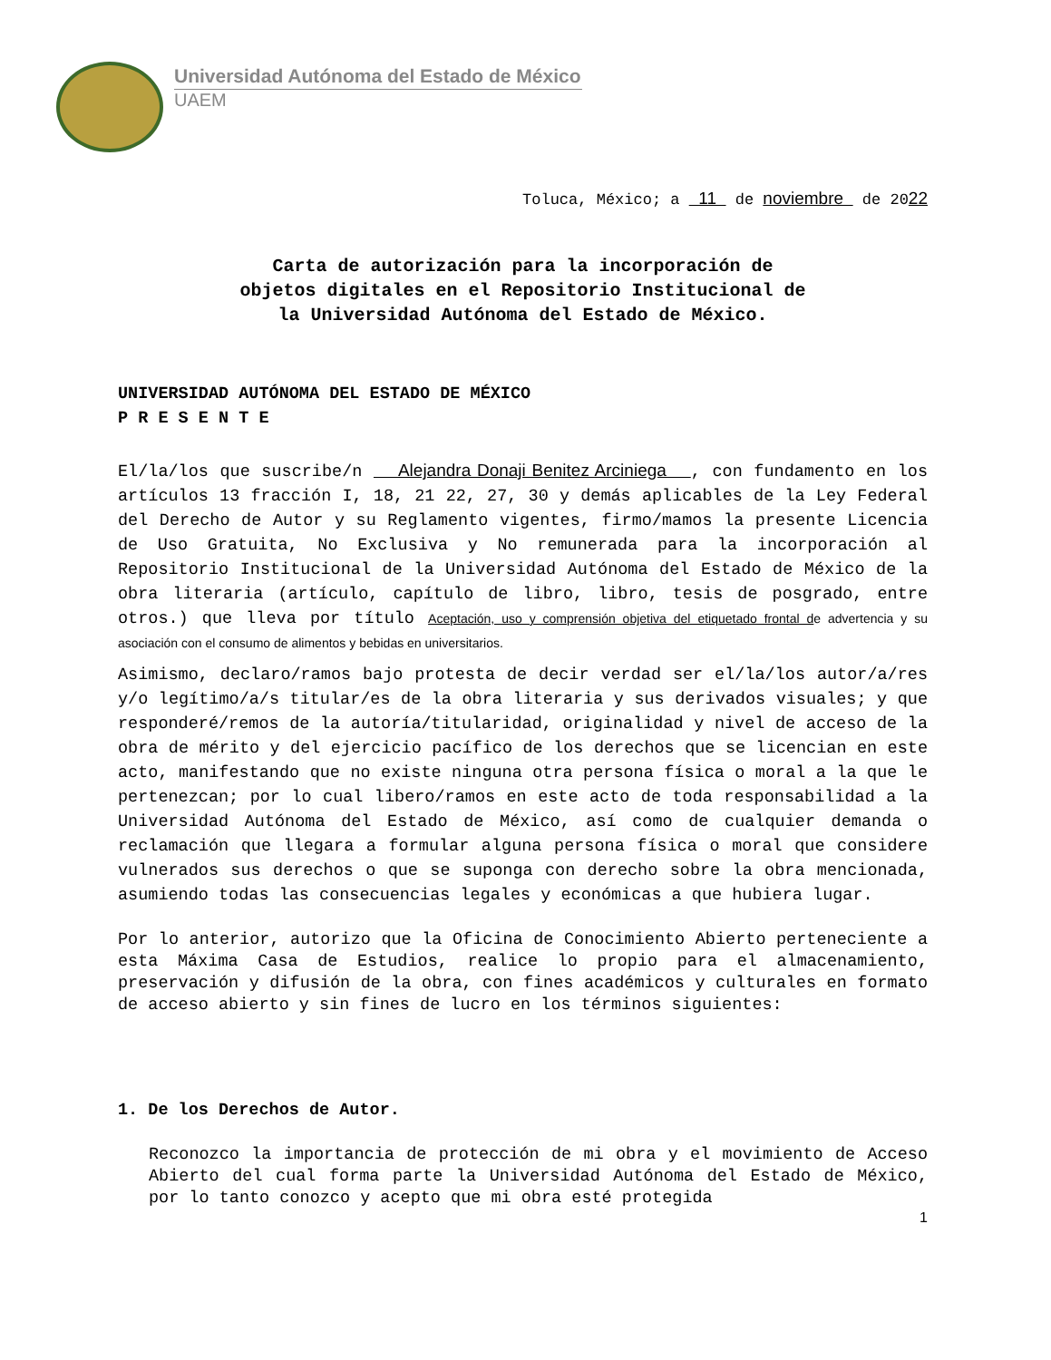Universidad Autónoma del Estado de México
UAEM
Toluca, México; a 11 de noviembre de 2022
Carta de autorización para la incorporación de
objetos digitales en el Repositorio Institucional de
la Universidad Autónoma del Estado de México.
UNIVERSIDAD AUTÓNOMA DEL ESTADO DE MÉXICO
P R E S E N T E
El/la/los que suscribe/n Alejandra Donaji Benitez Arciniega , con fundamento en los artículos 13 fracción I, 18, 21 22, 27, 30 y demás aplicables de la Ley Federal del Derecho de Autor y su Reglamento vigentes, firmo/mamos la presente Licencia de Uso Gratuita, No Exclusiva y No remunerada para la incorporación al Repositorio Institucional de la Universidad Autónoma del Estado de México de la obra literaria (artículo, capítulo de libro, libro, tesis de posgrado, entre otros.) que lleva por título Aceptación, uso y comprensión objetiva del etiquetado frontal de advertencia y su asociación con el consumo de alimentos y bebidas en universitarios.
Asimismo, declaro/ramos bajo protesta de decir verdad ser el/la/los autor/a/res y/o legítimo/a/s titular/es de la obra literaria y sus derivados visuales; y que responderé/remos de la autoría/titularidad, originalidad y nivel de acceso de la obra de mérito y del ejercicio pacífico de los derechos que se licencian en este acto, manifestando que no existe ninguna otra persona física o moral a la que le pertenezcan; por lo cual libero/ramos en este acto de toda responsabilidad a la Universidad Autónoma del Estado de México, así como de cualquier demanda o reclamación que llegara a formular alguna persona física o moral que considere vulnerados sus derechos o que se suponga con derecho sobre la obra mencionada, asumiendo todas las consecuencias legales y económicas a que hubiera lugar.
Por lo anterior, autorizo que la Oficina de Conocimiento Abierto perteneciente a esta Máxima Casa de Estudios, realice lo propio para el almacenamiento, preservación y difusión de la obra, con fines académicos y culturales en formato de acceso abierto y sin fines de lucro en los términos siguientes:
1. De los Derechos de Autor.
Reconozco la importancia de protección de mi obra y el movimiento de Acceso Abierto del cual forma parte la Universidad Autónoma del Estado de México, por lo tanto conozco y acepto que mi obra esté protegida
1